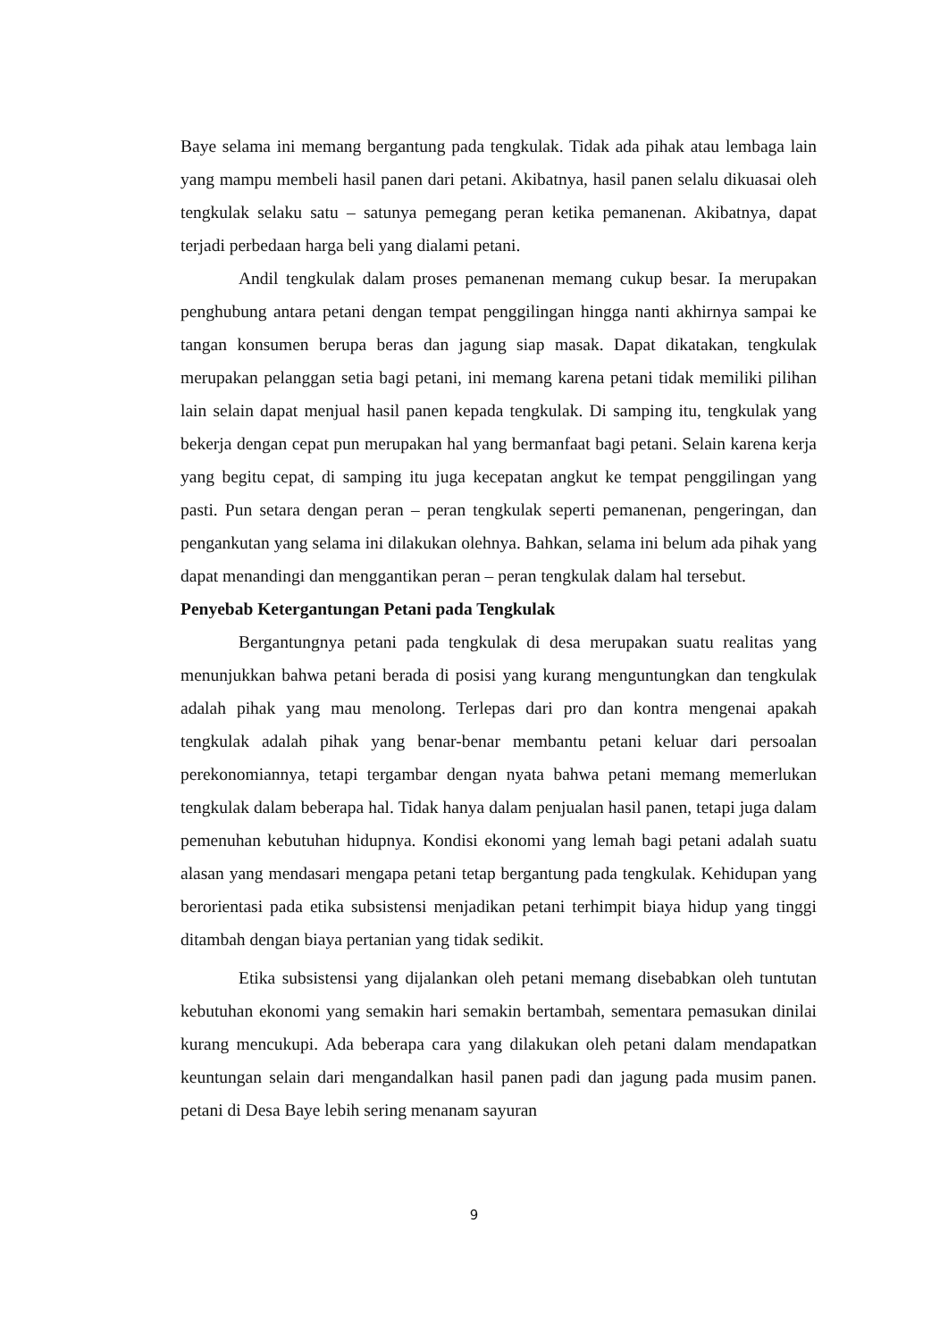Baye selama ini memang bergantung pada tengkulak. Tidak ada pihak atau lembaga lain yang mampu membeli hasil panen dari petani. Akibatnya, hasil panen selalu dikuasai oleh tengkulak selaku satu – satunya pemegang peran ketika pemanenan. Akibatnya, dapat terjadi perbedaan harga beli yang dialami petani.
Andil tengkulak dalam proses pemanenan memang cukup besar. Ia merupakan penghubung antara petani dengan tempat penggilingan hingga nanti akhirnya sampai ke tangan konsumen berupa beras dan jagung siap masak. Dapat dikatakan, tengkulak merupakan pelanggan setia bagi petani, ini memang karena petani tidak memiliki pilihan lain selain dapat menjual hasil panen kepada tengkulak. Di samping itu, tengkulak yang bekerja dengan cepat pun merupakan hal yang bermanfaat bagi petani. Selain karena kerja yang begitu cepat, di samping itu juga kecepatan angkut ke tempat penggilingan yang pasti. Pun setara dengan peran – peran tengkulak seperti pemanenan, pengeringan, dan pengankutan yang selama ini dilakukan olehnya. Bahkan, selama ini belum ada pihak yang dapat menandingi dan menggantikan peran – peran tengkulak dalam hal tersebut.
Penyebab Ketergantungan Petani pada Tengkulak
Bergantungnya petani pada tengkulak di desa merupakan suatu realitas yang menunjukkan bahwa petani berada di posisi yang kurang menguntungkan dan tengkulak adalah pihak yang mau menolong. Terlepas dari pro dan kontra mengenai apakah tengkulak adalah pihak yang benar-benar membantu petani keluar dari persoalan perekonomiannya, tetapi tergambar dengan nyata bahwa petani memang memerlukan tengkulak dalam beberapa hal. Tidak hanya dalam penjualan hasil panen, tetapi juga dalam pemenuhan kebutuhan hidupnya. Kondisi ekonomi yang lemah bagi petani adalah suatu alasan yang mendasari mengapa petani tetap bergantung pada tengkulak. Kehidupan yang berorientasi pada etika subsistensi menjadikan petani terhimpit biaya hidup yang tinggi ditambah dengan biaya pertanian yang tidak sedikit.
Etika subsistensi yang dijalankan oleh petani memang disebabkan oleh tuntutan kebutuhan ekonomi yang semakin hari semakin bertambah, sementara pemasukan dinilai kurang mencukupi. Ada beberapa cara yang dilakukan oleh petani dalam mendapatkan keuntungan selain dari mengandalkan hasil panen padi dan jagung pada musim panen. petani di Desa Baye lebih sering menanam sayuran
9